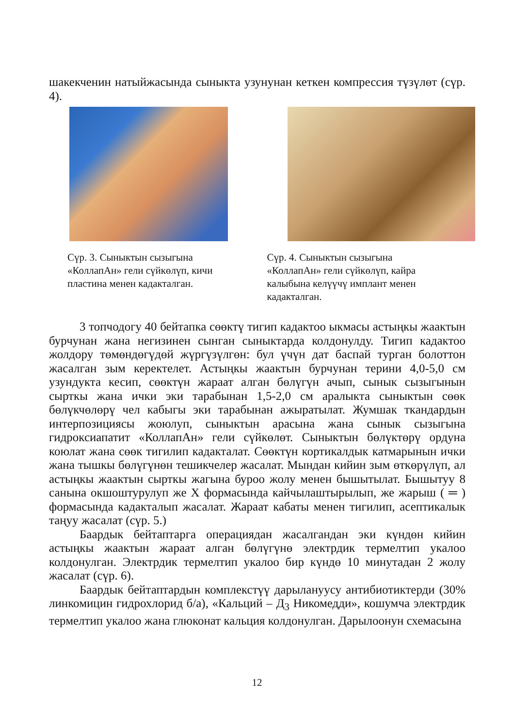шакекченин натыйжасында сыныкта узунунан кеткен компрессия түзүлөт (сүр. 4).
Сүр. 3. Сыныктын сызыгына «КоллапАн» гели сүйкөлүп, кичи пластина менен кадакталган.
Сүр. 4. Сыныктын сызыгына «КоллапАн» гели сүйкөлүп, кайра калыбына келүүчү имплант менен кадакталган.
3 топчодогу 40 бейтапка сөөктү тигип кадактоо ыкмасы астыңкы жаактын бурчунан жана негизинен сынган сыныктарда колдонулду. Тигип кадактоо жолдору төмөндөгүдөй жүргүзүлгөн: бул үчүн дат баспай турган болоттон жасалган зым керектелет. Астыңкы жаактын бурчунан терини 4,0-5,0 см узундукта кесип, сөөктүн жараат алган бөлүгүн ачып, сынык сызыгынын сырткы жана ички эки тарабынан 1,5-2,0 см аралыкта сыныктын сөөк бөлүкчөлөрү чел кабыгы эки тарабынан ажыратылат. Жумшак ткандардын интерпозициясы жоюлуп, сыныктын арасына жана сынык сызыгына гидроксиапатит «КоллапАн» гели сүйкөлөт. Сыныктын бөлүктөрү ордуна коюлат жана сөөк тигилип кадакталат. Сөөктүн кортикалдык катмарынын ички жана тышкы бөлүгүнөн тешикчелер жасалат. Мындан кийин зым өткөрүлүп, ал астыңкы жаактын сырткы жагына буроо жолу менен бышытылат. Бышытуу 8 санына окшоштурулуп же Х формасында кайчылаштырылып, же жарыш ( ═ ) формасында кадакталып жасалат. Жараат кабаты менен тигилип, асептикалык таңуу жасалат (сүр. 5.)
Баардык бейтаптарга операциядан жасалгандан эки күндөн кийин астыңкы жаактын жараат алган бөлүгүнө электрдик термелтип укалоо колдонулган. Электрдик термелтип укалоо бир күндө 10 минутадан 2 жолу жасалат (сүр. 6).
Баардык бейтаптардын комплекстүү дарылануусу антибиотиктерди (30% линкомицин гидрохлорид б/а), «Кальций – Д<sub>3</sub> Никомедди», кошумча электрдик термелтип укалоо жана глюконат кальция колдонулган. Дарылоонун схемасына
12